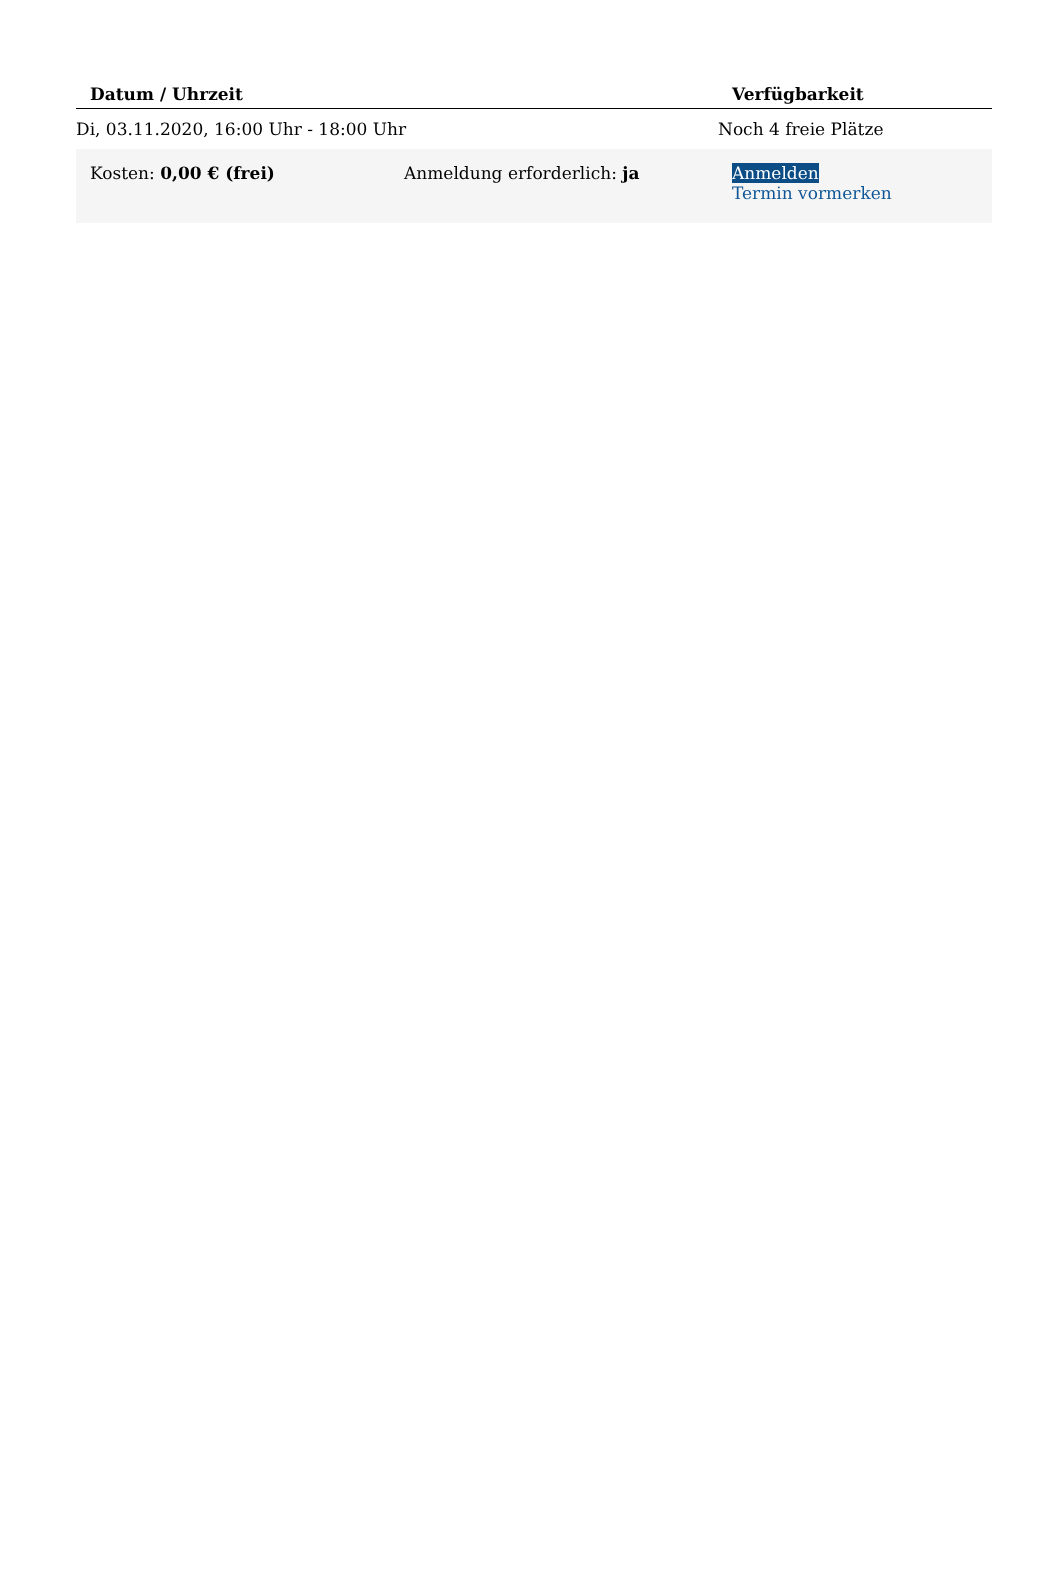| Datum / Uhrzeit | | Verfügbarkeit |
| --- | --- | --- |
| Di, 03.11.2020, 16:00 Uhr - 18:00 Uhr | | Noch 4 freie Plätze |
| Kosten: 0,00 € (frei) | Anmeldung erforderlich: ja | Anmelden Termin vormerken |